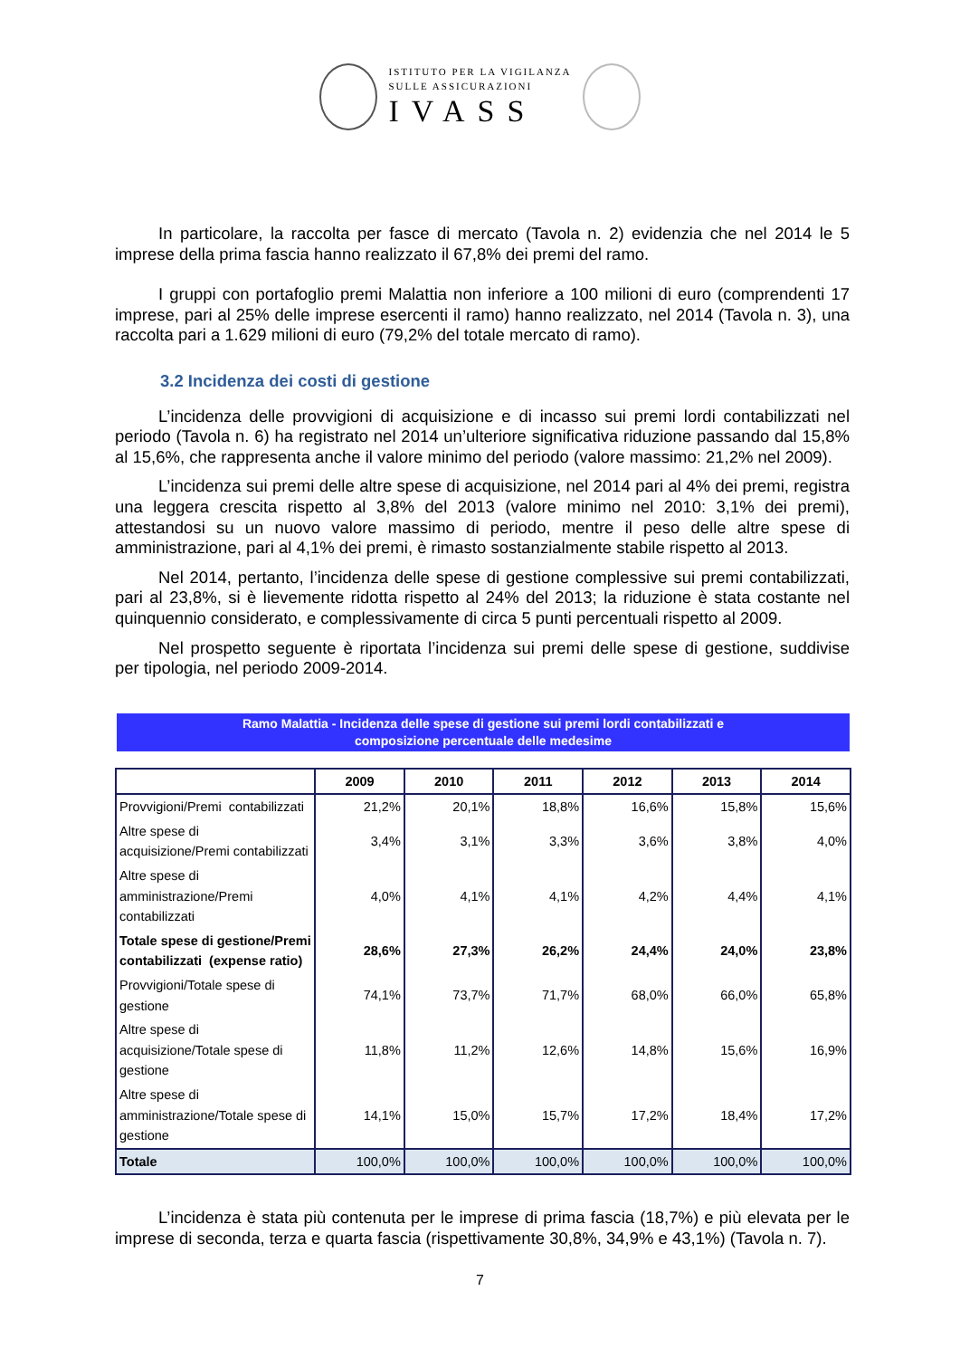ISTITUTO PER LA VIGILANZA
SULLE ASSICURAZIONI
IVASS
In particolare, la raccolta per fasce di mercato (Tavola n. 2) evidenzia che nel 2014 le 5 imprese della prima fascia hanno realizzato il 67,8% dei premi del ramo.
I gruppi con portafoglio premi Malattia non inferiore a 100 milioni di euro (comprendenti 17 imprese, pari al 25% delle imprese esercenti il ramo) hanno realizzato, nel 2014 (Tavola n. 3), una raccolta pari a 1.629 milioni di euro (79,2% del totale mercato di ramo).
3.2 Incidenza dei costi di gestione
L’incidenza delle provvigioni di acquisizione e di incasso sui premi lordi contabilizzati nel periodo (Tavola n. 6) ha registrato nel 2014 un’ulteriore significativa riduzione passando dal 15,8% al 15,6%, che rappresenta anche il valore minimo del periodo (valore massimo: 21,2% nel 2009).
L’incidenza sui premi delle altre spese di acquisizione, nel 2014 pari al 4% dei premi, registra una leggera crescita rispetto al 3,8% del 2013 (valore minimo nel 2010: 3,1% dei premi), attestandosi su un nuovo valore massimo di periodo, mentre il peso delle altre spese di amministrazione, pari al 4,1% dei premi, è rimasto sostanzialmente stabile rispetto al 2013.
Nel 2014, pertanto, l’incidenza delle spese di gestione complessive sui premi contabilizzati, pari al 23,8%, si è lievemente ridotta rispetto al 24% del 2013; la riduzione è stata costante nel quinquennio considerato, e complessivamente di circa 5 punti percentuali rispetto al 2009.
Nel prospetto seguente è riportata l’incidenza sui premi delle spese di gestione, suddivise per tipologia, nel periodo 2009-2014.
Ramo Malattia - Incidenza delle spese di gestione sui premi lordi contabilizzati e
composizione percentuale delle medesime
| | 2009 | 2010 | 2011 | 2012 | 2013 | 2014 |
| --- | --- | --- | --- | --- | --- | --- |
| Provvigioni/Premi contabilizzati | 21,2% | 20,1% | 18,8% | 16,6% | 15,8% | 15,6% |
| Altre spese di acquisizione/Premi contabilizzati | 3,4% | 3,1% | 3,3% | 3,6% | 3,8% | 4,0% |
| Altre spese di amministrazione/Premi contabilizzati | 4,0% | 4,1% | 4,1% | 4,2% | 4,4% | 4,1% |
| Totale spese di gestione/Premi contabilizzati (expense ratio) | 28,6% | 27,3% | 26,2% | 24,4% | 24,0% | 23,8% |
| Provvigioni/Totale spese di gestione | 74,1% | 73,7% | 71,7% | 68,0% | 66,0% | 65,8% |
| Altre spese di acquisizione/Totale spese di gestione | 11,8% | 11,2% | 12,6% | 14,8% | 15,6% | 16,9% |
| Altre spese di amministrazione/Totale spese di gestione | 14,1% | 15,0% | 15,7% | 17,2% | 18,4% | 17,2% |
| Totale | 100,0% | 100,0% | 100,0% | 100,0% | 100,0% | 100,0% |
L’incidenza è stata più contenuta per le imprese di prima fascia (18,7%) e più elevata per le imprese di seconda, terza e quarta fascia (rispettivamente 30,8%, 34,9% e 43,1%) (Tavola n. 7).
7